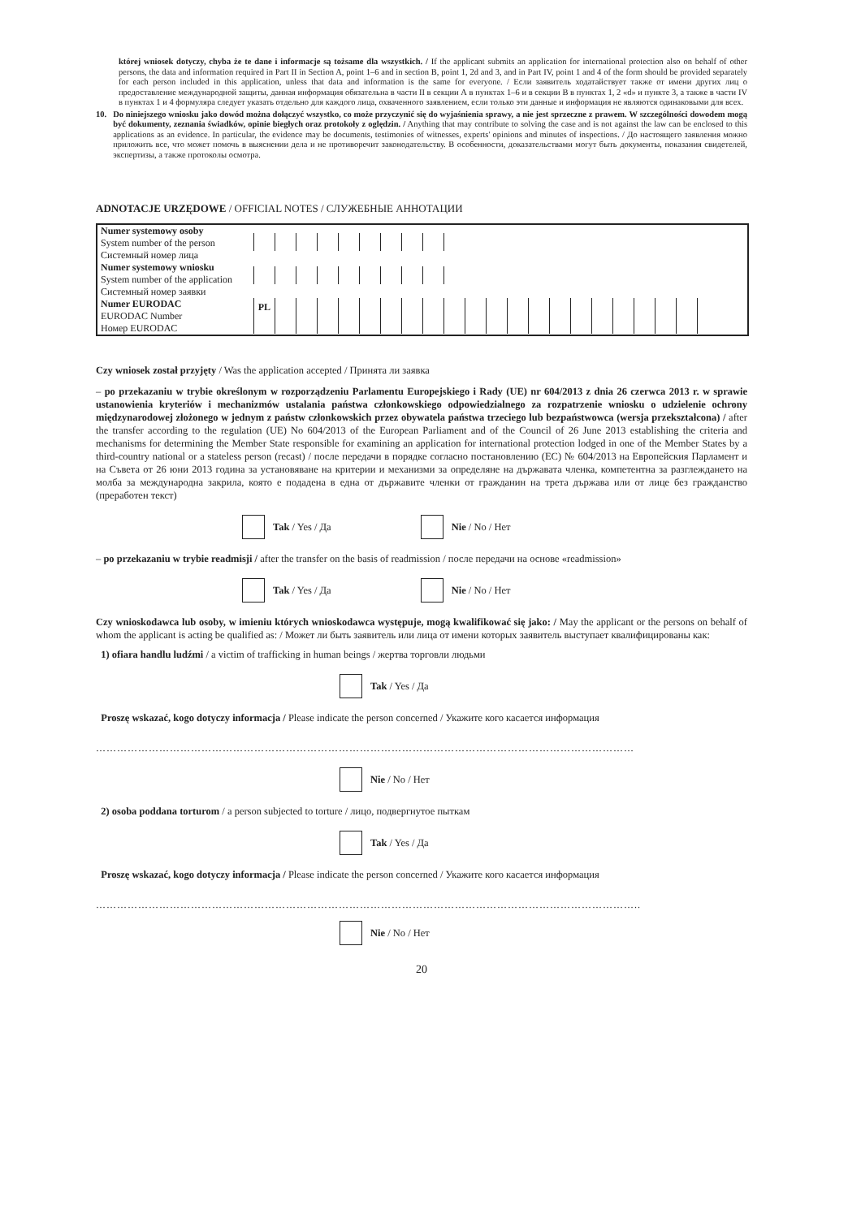której wniosek dotyczy, chyba że te dane i informacje są tożsame dla wszystkich. / If the applicant submits an application for international protection also on behalf of other persons, the data and information required in Part II in Section A, point 1–6 and in section B, point 1, 2d and 3, and in Part IV, point 1 and 4 of the form should be provided separately for each person included in this application, unless that data and information is the same for everyone. / Если заявитель ходатайствует также от имени других лиц о предоставление международной защиты, данная информация обязательна в части II в секции А в пунктах 1–6 и в секции В в пунктах 1, 2 «d» и пункте 3, а также в части IV в пунктах 1 и 4 формуляра следует указать отдельно для каждого лица, охваченного заявлением, если только эти данные и информация не являются одинаковыми для всех.
10. Do niniejszego wniosku jako dowód można dołączyć wszystko, co może przyczynić się do wyjaśnienia sprawy, a nie jest sprzeczne z prawem. W szczególności dowodem mogą być dokumenty, zeznania świadków, opinie biegłych oraz protokoły z oględzin. / Anything that may contribute to solving the case and is not against the law can be enclosed to this applications as an evidence. In particular, the evidence may be documents, testimonies of witnesses, experts' opinions and minutes of inspections. / До настоящего заявления можно приложить все, что может помочь в выяснении дела и не противоречит законодательству. В особенности, доказательствами могут быть документы, показания свидетелей, экспертизы, а также протоколы осмотра.
ADNOTACJE URZĘDOWE / OFFICIAL NOTES / СЛУЖЕБНЫЕ АННОТАЦИИ
| Numer systemowy osoby System number of the person Системный номер лица | |
| Numer systemowy wniosku System number of the application Системный номер заявки | |
| Numer EURODAC EURODAC Number Номер EURODAC | PL |
Czy wniosek został przyjęty / Was the application accepted / Принята ли заявка
– po przekazaniu w trybie określonym w rozporządzeniu Parlamentu Europejskiego i Rady (UE) nr 604/2013 z dnia 26 czerwca 2013 r. w sprawie ustanowienia kryteriów i mechanizmów ustalania państwa członkowskiego odpowiedzialnego za rozpatrzenie wniosku o udzielenie ochrony międzynarodowej złożonego w jednym z państw członkowskich przez obywatela państwa trzeciego lub bezpaństwowca (wersja przekształcona) / after the transfer according to the regulation (UE) No 604/2013 of the European Parliament and of the Council of 26 June 2013 establishing the criteria and mechanisms for determining the Member State responsible for examining an application for international protection lodged in one of the Member States by a third-country national or a stateless person (recast) / после передачи в порядке согласно постановлению (ЕС) № 604/2013 на Европейския Парламент и на Съвета от 26 юни 2013 година за установяване на критерии и механизми за определяне на държавата членка, компетентна за разглеждането на молба за международна закрила, която е подадена в една от държавите членки от гражданин на трета държава или от лице без гражданство (преработен текст)
Tak / Yes / Да Nie / No / Нет
– po przekazaniu w trybie readmisji / after the transfer on the basis of readmission / после передачи на основе «readmission»
Tak / Yes / Да Nie / No / Нет
Czy wnioskodawca lub osoby, w imieniu których wnioskodawca występuje, mogą kwalifikować się jako: / May the applicant or the persons on behalf of whom the applicant is acting be qualified as: / Может ли быть заявитель или лица от имени которых заявитель выступает квалифицированы как:
1) ofiara handlu ludźmi / a victim of trafficking in human beings / жертва торговли людьми
Tak / Yes / Да
Proszę wskazać, kogo dotyczy informacja / Please indicate the person concerned / Укажите кого касается информация
………………………………………………………………………………………………………………………………………
Nie / No / Нет
2) osoba poddana torturom / a person subjected to torture / лицо, подвергнутое пыткам
Tak / Yes / Да
Proszę wskazać, kogo dotyczy informacja / Please indicate the person concerned / Укажите кого касается информация
………………………………………………………………………………………………………………………………………..
Nie / No / Нет
20